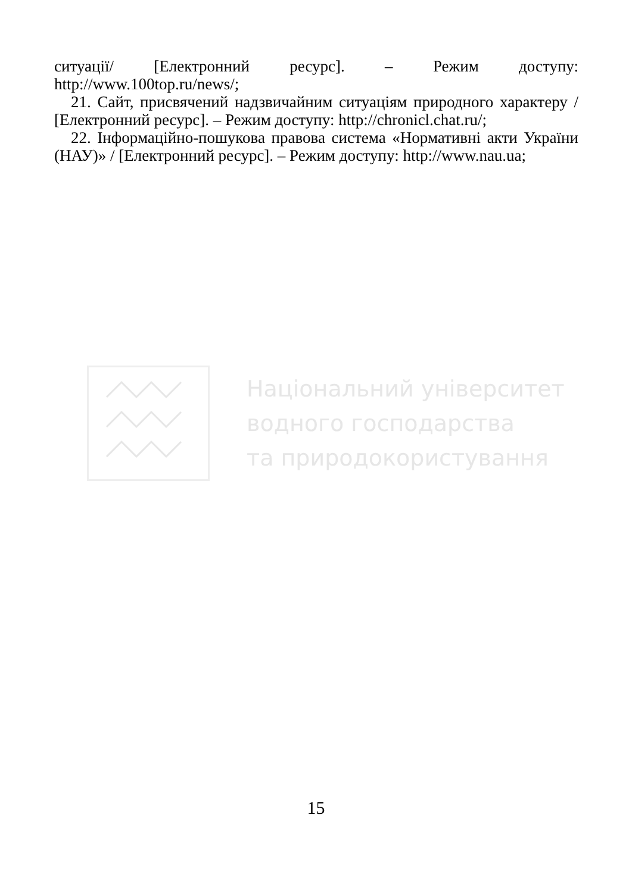ситуації/ [Електронний ресурс]. – Режим доступу: http://www.100top.ru/news/;
21. Сайт, присвячений надзвичайним ситуаціям природного характеру / [Електронний ресурс]. – Режим доступу: http://chronicl.chat.ru/;
22. Інформаційно-пошукова правова система «Нормативні акти України (НАУ)» / [Електронний ресурс]. – Режим доступу: http://www.nau.ua;
Національний університет
водного господарства
та природокористування
15